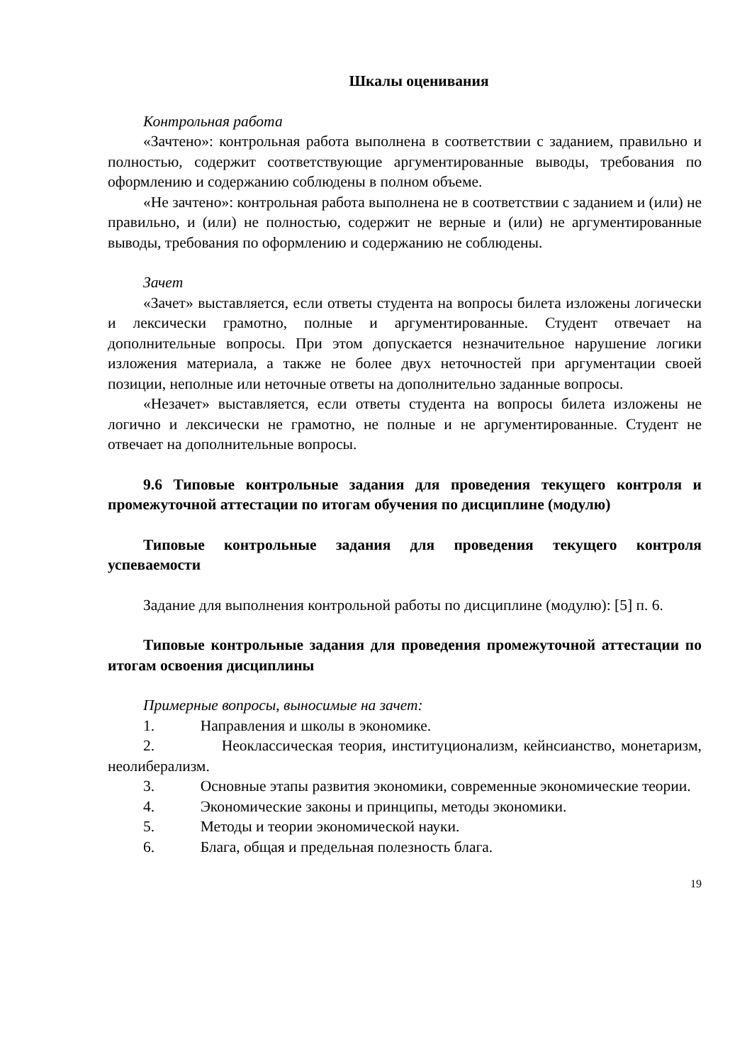Шкалы оценивания
Контрольная работа
«Зачтено»: контрольная работа выполнена в соответствии с заданием, правильно и полностью, содержит соответствующие аргументированные выводы, требования по оформлению и содержанию соблюдены в полном объеме.
«Не зачтено»: контрольная работа выполнена не в соответствии с заданием и (или) не правильно, и (или) не полностью, содержит не верные и (или) не аргументированные выводы, требования по оформлению и содержанию не соблюдены.
Зачет
«Зачет» выставляется, если ответы студента на вопросы билета изложены логически и лексически грамотно, полные и аргументированные. Студент отвечает на дополнительные вопросы. При этом допускается незначительное нарушение логики изложения материала, а также не более двух неточностей при аргументации своей позиции, неполные или неточные ответы на дополнительно заданные вопросы.
«Незачет» выставляется, если ответы студента на вопросы билета изложены не логично и лексически не грамотно, не полные и не аргументированные. Студент не отвечает на дополнительные вопросы.
9.6 Типовые контрольные задания для проведения текущего контроля и промежуточной аттестации по итогам обучения по дисциплине (модулю)
Типовые контрольные задания для проведения текущего контроля успеваемости
Задание для выполнения контрольной работы по дисциплине (модулю): [5] п. 6.
Типовые контрольные задания для проведения промежуточной аттестации по итогам освоения дисциплины
Примерные вопросы, выносимые на зачет:
1. Направления и школы в экономике.
2. Неоклассическая теория, институционализм, кейнсианство, монетаризм, неолиберализм.
3. Основные этапы развития экономики, современные экономические теории.
4. Экономические законы и принципы, методы экономики.
5. Методы и теории экономической науки.
6. Блага, общая и предельная полезность блага.
19